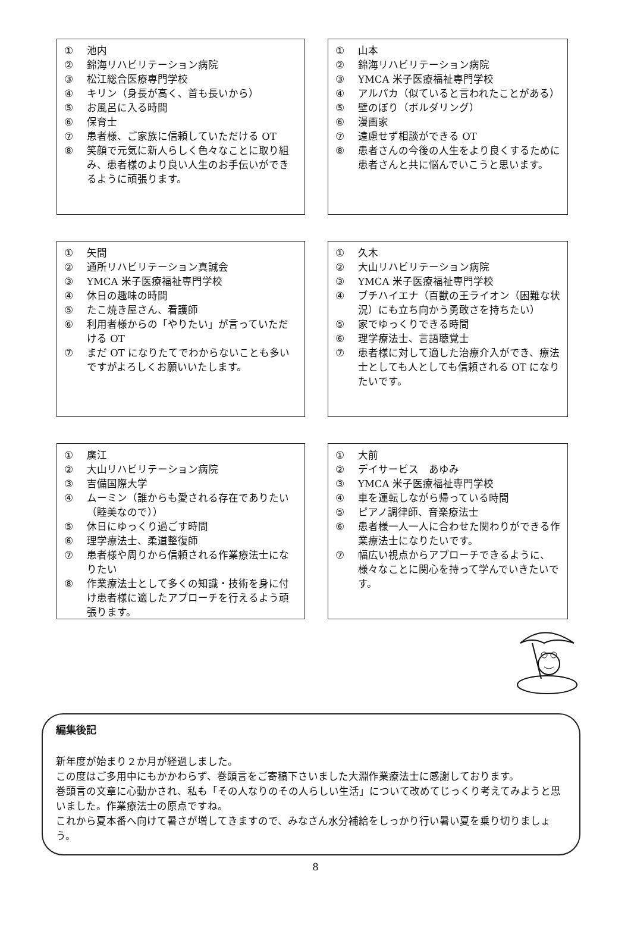① 池内
② 錦海リハビリテーション病院
③ 松江総合医療専門学校
④ キリン（身長が高く、首も長いから）
⑤ お風呂に入る時間
⑥ 保育士
⑦ 患者様、ご家族に信頼していただける OT
⑧ 笑顔で元気に新人らしく色々なことに取り組み、患者様のより良い人生のお手伝いができるように頑張ります。
① 山本
② 錦海リハビリテーション病院
③ YMCA 米子医療福祉専門学校
④ アルパカ（似ていると言われたことがある）
⑤ 壁のぼり（ボルダリング）
⑥ 漫画家
⑦ 遠慮せず相談ができる OT
⑧ 患者さんの今後の人生をより良くするために患者さんと共に悩んでいこうと思います。
① 矢間
② 通所リハビリテーション真誠会
③ YMCA 米子医療福祉専門学校
④ 休日の趣味の時間
⑤ たこ焼き屋さん、看護師
⑥ 利用者様からの「やりたい」が言っていただける OT
⑦ まだ OT になりたてでわからないことも多いですがよろしくお願いいたします。
① 久木
② 大山リハビリテーション病院
③ YMCA 米子医療福祉専門学校
④ ブチハイエナ（百獣の王ライオン（困難な状況）にも立ち向かう勇敢さを持ちたい）
⑤ 家でゆっくりできる時間
⑥ 理学療法士、言語聴覚士
⑦ 患者様に対して適した治療介入ができ、療法士としても人としても信頼される OT になりたいです。
① 廣江
② 大山リハビリテーション病院
③ 吉備国際大学
④ ムーミン（誰からも愛される存在でありたい（睦美なので））
⑤ 休日にゆっくり過ごす時間
⑥ 理学療法士、柔道整復師
⑦ 患者様や周りから信頼される作業療法士になりたい
⑧ 作業療法士として多くの知識・技術を身に付け患者様に適したアプローチを行えるよう頑張ります。
① 大前
② デイサービス　あゆみ
③ YMCA 米子医療福祉専門学校
④ 車を運転しながら帰っている時間
⑤ ピアノ調律師、音楽療法士
⑥ 患者様一人一人に合わせた関わりができる作業療法士になりたいです。
⑦ 幅広い視点からアプローチできるように、様々なことに関心を持って学んでいきたいです。
編集後記
新年度が始まり２か月が経過しました。
この度はご多用中にもかかわらず、巻頭言をご寄稿下さいました大淵作業療法士に感謝しております。
巻頭言の文章に心動かされ、私も「その人なりのその人らしい生活」について改めてじっくり考えてみようと思いました。作業療法士の原点ですね。
これから夏本番へ向けて暑さが増してきますので、みなさん水分補給をしっかり行い暑い夏を乗り切りましょう。
8